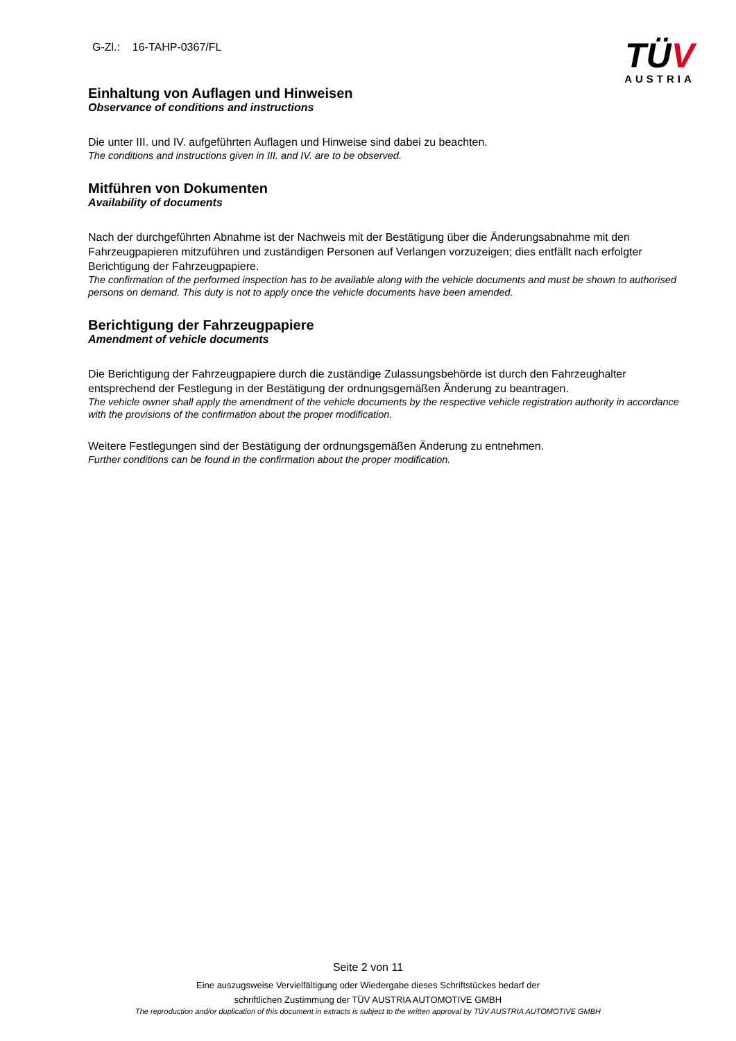G-Zl.: 16-TAHP-0367/FL
TÜV
AUSTRIA
Einhaltung von Auflagen und Hinweisen
Observance of conditions and instructions
Die unter III. und IV. aufgeführten Auflagen und Hinweise sind dabei zu beachten.
The conditions and instructions given in III. and IV. are to be observed.
Mitführen von Dokumenten
Availability of documents
Nach der durchgeführten Abnahme ist der Nachweis mit der Bestätigung über die Änderungsabnahme mit den Fahrzeugpapieren mitzuführen und zuständigen Personen auf Verlangen vorzuzeigen; dies entfällt nach erfolgter Berichtigung der Fahrzeugpapiere.
The confirmation of the performed inspection has to be available along with the vehicle documents and must be shown to authorised persons on demand. This duty is not to apply once the vehicle documents have been amended.
Berichtigung der Fahrzeugpapiere
Amendment of vehicle documents
Die Berichtigung der Fahrzeugpapiere durch die zuständige Zulassungsbehörde ist durch den Fahrzeughalter entsprechend der Festlegung in der Bestätigung der ordnungsgemäßen Änderung zu beantragen.
The vehicle owner shall apply the amendment of the vehicle documents by the respective vehicle registration authority in accordance with the provisions of the confirmation about the proper modification.
Weitere Festlegungen sind der Bestätigung der ordnungsgemäßen Änderung zu entnehmen.
Further conditions can be found in the confirmation about the proper modification.
Seite 2 von 11
Eine auszugsweise Vervielfältigung oder Wiedergabe dieses Schriftstückes bedarf der
schriftlichen Zustimmung der TÜV AUSTRIA AUTOMOTIVE GMBH
The reproduction and/or duplication of this document in extracts is subject to the written approval by TÜV AUSTRIA AUTOMOTIVE GMBH